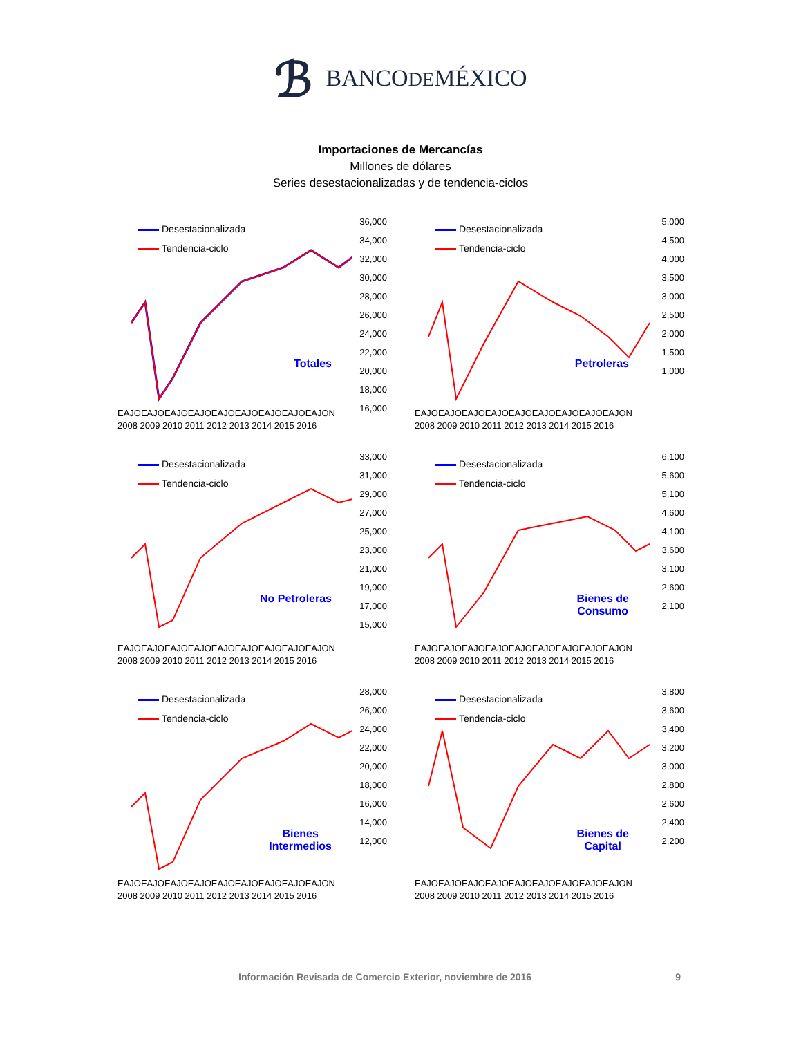ℬ BANCODEMÉXICO
Importaciones de Mercancías
Millones de dólares
Series desestacionalizadas y de tendencia-ciclos
Desestacionalizada
Tendencia-ciclo
36,000
34,000
32,000
30,000
28,000
26,000
24,000
22,000
20,000
18,000
16,000
Totales
EAJOEAJOEAJOEAJOEAJOEAJOEAJOEAJOEAJON
2008 2009 2010 2011 2012 2013 2014 2015 2016
Desestacionalizada
Tendencia-ciclo
5,000
4,500
4,000
3,500
3,000
2,500
2,000
1,500
1,000
Petroleras
EAJOEAJOEAJOEAJOEAJOEAJOEAJOEAJOEAJON
2008 2009 2010 2011 2012 2013 2014 2015 2016
Desestacionalizada
Tendencia-ciclo
33,000
31,000
29,000
27,000
25,000
23,000
21,000
19,000
17,000
15,000
No Petroleras
EAJOEAJOEAJOEAJOEAJOEAJOEAJOEAJOEAJON
2008 2009 2010 2011 2012 2013 2014 2015 2016
Desestacionalizada
Tendencia-ciclo
6,100
5,600
5,100
4,600
4,100
3,600
3,100
2,600
2,100
Bienes de
Consumo
EAJOEAJOEAJOEAJOEAJOEAJOEAJOEAJOEAJON
2008 2009 2010 2011 2012 2013 2014 2015 2016
Desestacionalizada
Tendencia-ciclo
28,000
26,000
24,000
22,000
20,000
18,000
16,000
14,000
12,000
Bienes
Intermedios
EAJOEAJOEAJOEAJOEAJOEAJOEAJOEAJOEAJON
2008 2009 2010 2011 2012 2013 2014 2015 2016
Desestacionalizada
Tendencia-ciclo
3,800
3,600
3,400
3,200
3,000
2,800
2,600
2,400
2,200
Bienes de
Capital
EAJOEAJOEAJOEAJOEAJOEAJOEAJOEAJOEAJON
2008 2009 2010 2011 2012 2013 2014 2015 2016
Información Revisada de Comercio Exterior, noviembre de 2016 9